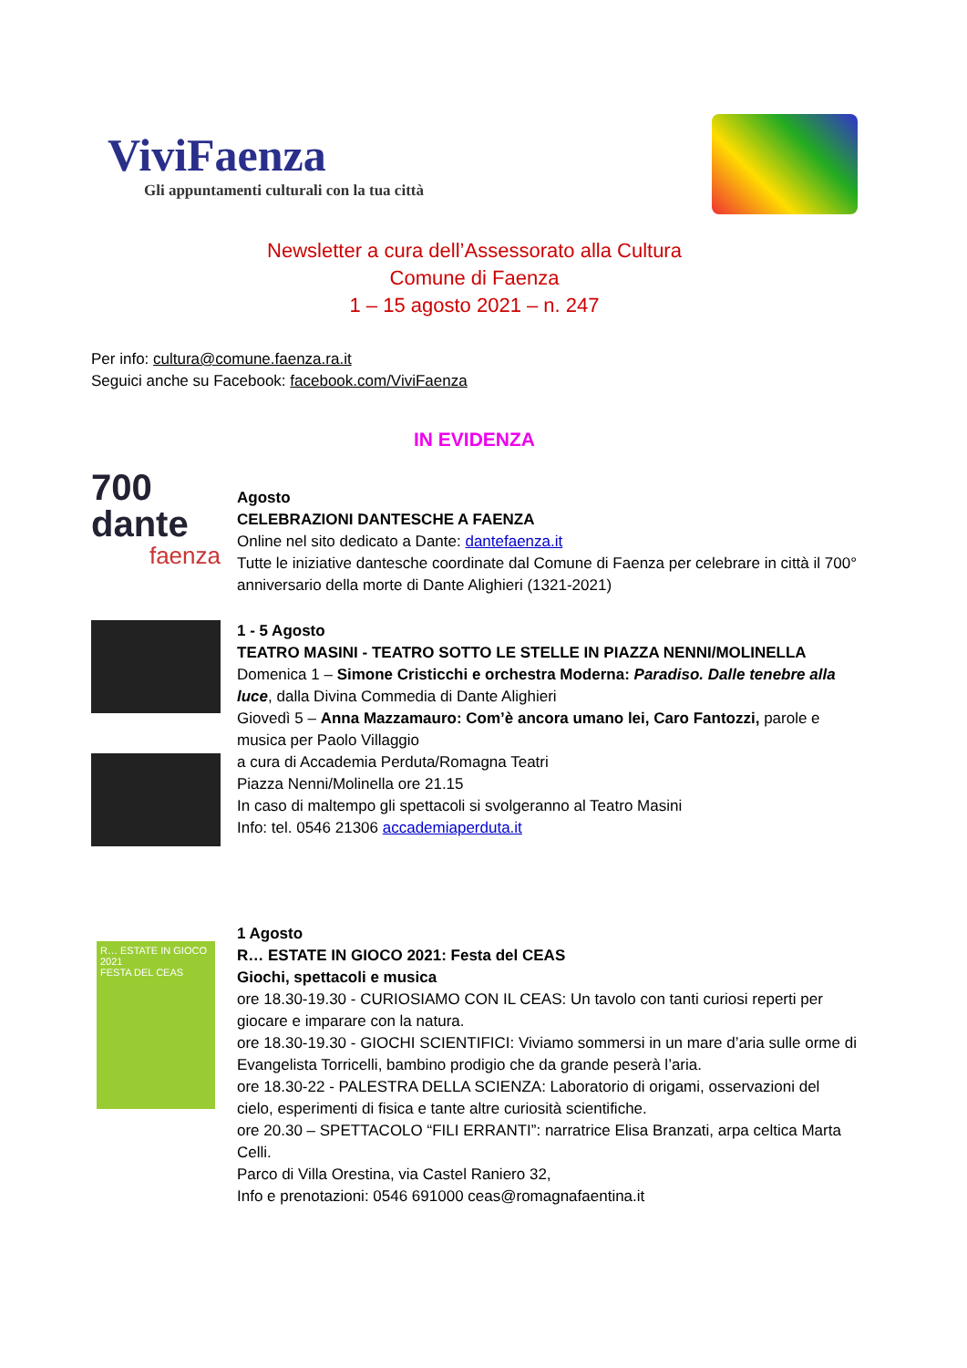ViviFaenza
Gli appuntamenti culturali con la tua città
Newsletter a cura dell’Assessorato alla Cultura
Comune di Faenza
1 – 15 agosto 2021 – n. 247
Per info: cultura@comune.faenza.ra.it
Seguici anche su Facebook: facebook.com/ViviFaenza
IN EVIDENZA
700
dante
faenza
Agosto
CELEBRAZIONI DANTESCHE A FAENZA
Online nel sito dedicato a Dante: dantefaenza.it
Tutte le iniziative dantesche coordinate dal Comune di Faenza per celebrare in città il 700° anniversario della morte di Dante Alighieri (1321-2021)
1 - 5 Agosto
TEATRO MASINI - TEATRO SOTTO LE STELLE IN PIAZZA NENNI/MOLINELLA
Domenica 1 – Simone Cristicchi e orchestra Moderna: Paradiso. Dalle tenebre alla luce, dalla Divina Commedia di Dante Alighieri
Giovedì 5 – Anna Mazzamauro: Com’è ancora umano lei, Caro Fantozzi, parole e musica per Paolo Villaggio
a cura di Accademia Perduta/Romagna Teatri
Piazza Nenni/Molinella ore 21.15
In caso di maltempo gli spettacoli si svolgeranno al Teatro Masini
Info: tel. 0546 21306 accademiaperduta.it
R… ESTATE IN GIOCO 2021
FESTA DEL CEAS
1 Agosto
R… ESTATE IN GIOCO 2021: Festa del CEAS
Giochi, spettacoli e musica
ore 18.30-19.30 - CURIOSIAMO CON IL CEAS: Un tavolo con tanti curiosi reperti per giocare e imparare con la natura.
ore 18.30-19.30 - GIOCHI SCIENTIFICI: Viviamo sommersi in un mare d’aria sulle orme di Evangelista Torricelli, bambino prodigio che da grande peserà l’aria.
ore 18.30-22 - PALESTRA DELLA SCIENZA: Laboratorio di origami, osservazioni del cielo, esperimenti di fisica e tante altre curiosità scientifiche.
ore 20.30 – SPETTACOLO “FILI ERRANTI”: narratrice Elisa Branzati, arpa celtica Marta Celli.
Parco di Villa Orestina, via Castel Raniero 32,
Info e prenotazioni: 0546 691000 ceas@romagnafaentina.it